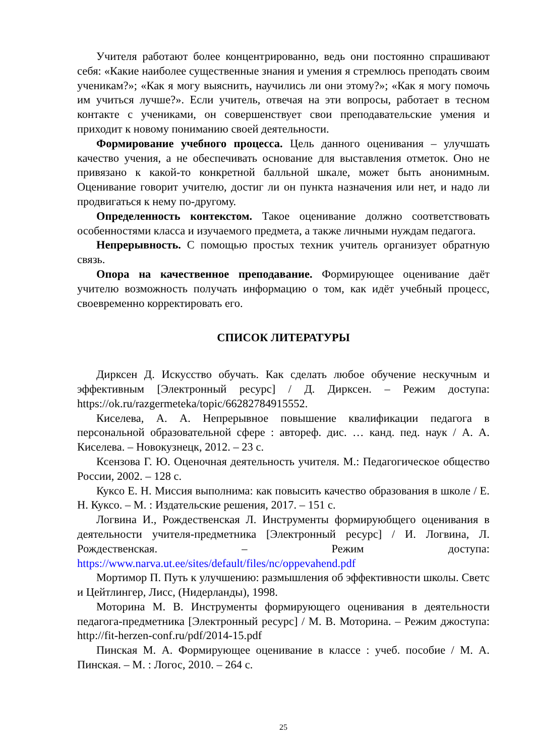Учителя работают более концентрированно, ведь они постоянно спрашивают себя: «Какие наиболее существенные знания и умения я стремлюсь преподать своим ученикам?»; «Как я могу выяснить, научились ли они этому?»; «Как я могу помочь им учиться лучше?». Если учитель, отвечая на эти вопросы, работает в тесном контакте с учениками, он совершенствует свои преподавательские умения и приходит к новому пониманию своей деятельности.
Формирование учебного процесса. Цель данного оценивания – улучшать качество учения, а не обеспечивать основание для выставления отметок. Оно не привязано к какой-то конкретной балльной шкале, может быть анонимным. Оценивание говорит учителю, достиг ли он пункта назначения или нет, и надо ли продвигаться к нему по-другому.
Определенность контекстом. Такое оценивание должно соответствовать особенностями класса и изучаемого предмета, а также личными нуждам педагога.
Непрерывность. С помощью простых техник учитель организует обратную связь.
Опора на качественное преподавание. Формирующее оценивание даёт учителю возможность получать информацию о том, как идёт учебный процесс, своевременно корректировать его.
СПИСОК ЛИТЕРАТУРЫ
Дирксен Д. Искусство обучать. Как сделать любое обучение нескучным и эффективным [Электронный ресурс] / Д. Дирксен. – Режим доступа: https://ok.ru/razgermeteka/topic/66282784915552.
Киселева, А. А. Непрерывное повышение квалификации педагога в персональной образовательной сфере : автореф. дис. … канд. пед. наук / А. А. Киселева. – Новокузнецк, 2012. – 23 с.
Ксензова Г. Ю. Оценочная деятельность учителя. М.: Педагогическое общество России, 2002. – 128 с.
Куксо Е. Н. Миссия выполнима: как повысить качество образования в школе / Е. Н. Куксо. – М. : Издательские решения, 2017. – 151 с.
Логвина И., Рождественская Л. Инструменты формируюбщего оценивания в деятельности учителя-предметника [Электронный ресурс] / И. Логвина, Л. Рождественская. – Режим доступа: https://www.narva.ut.ee/sites/default/files/nc/oppevahend.pdf
Мортимор П. Путь к улучшению: размышления об эффективности школы. Светс и Цейтлингер, Лисс, (Нидерланды), 1998.
Моторина М. В. Инструменты формирующего оценивания в деятельности педагога-предметника [Электронный ресурс] / М. В. Моторина. – Режим джоступа: http://fit-herzen-conf.ru/pdf/2014-15.pdf
Пинская М. А. Формирующее оценивание в классе : учеб. пособие / М. А. Пинская. – М. : Логос, 2010. – 264 с.
25